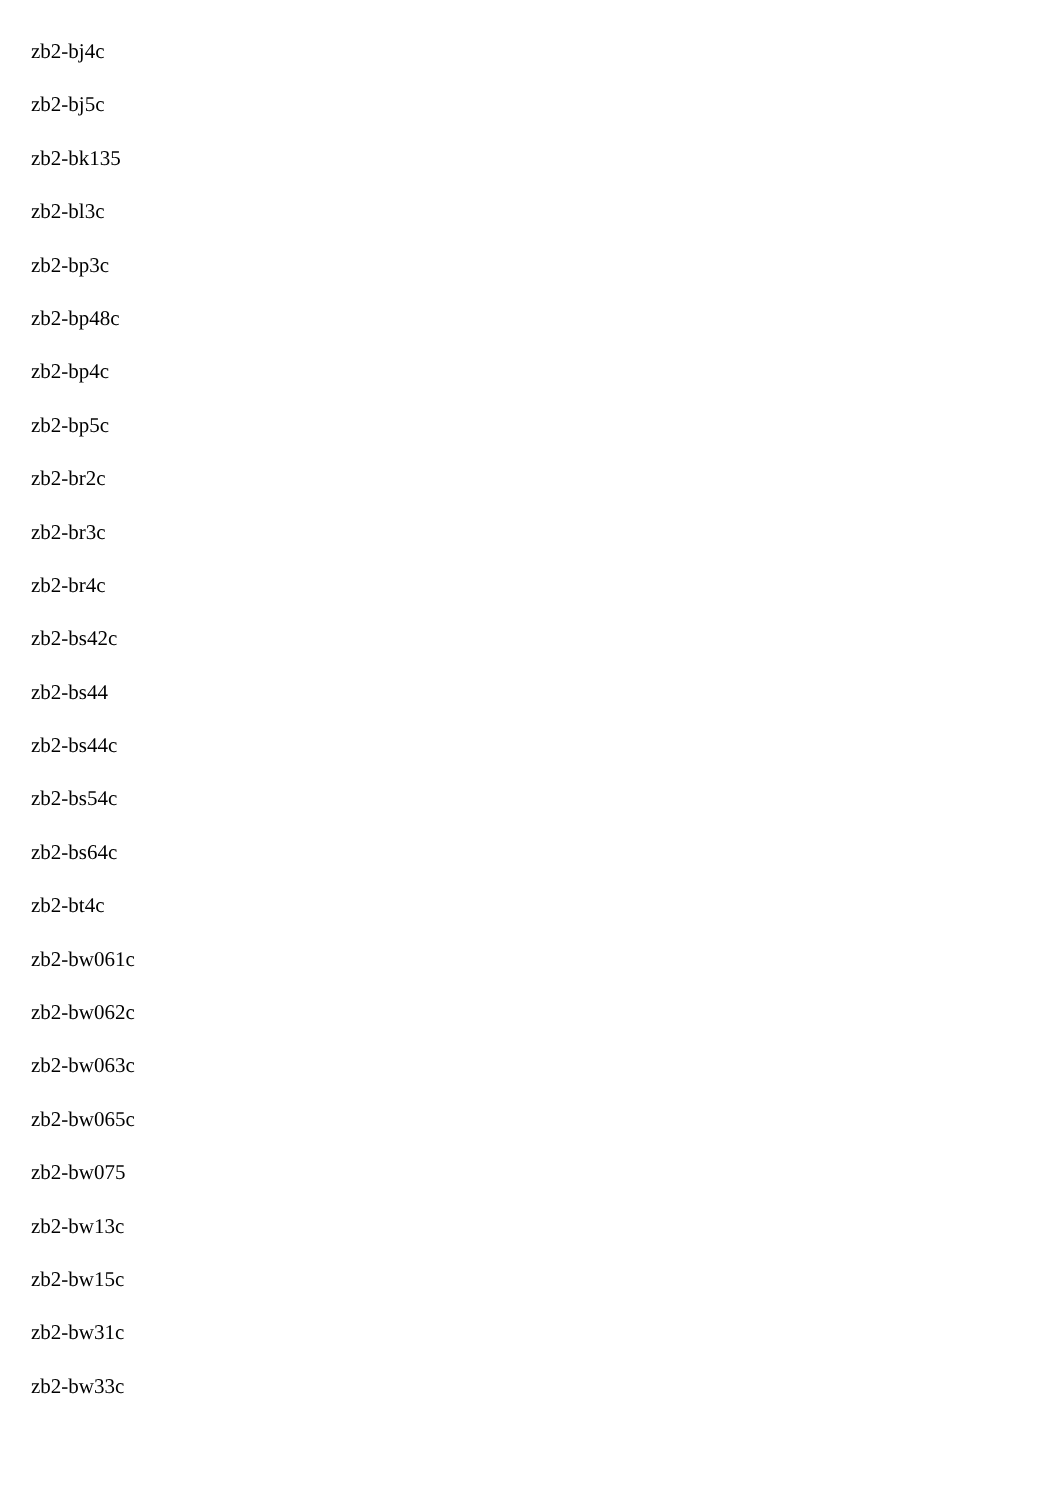zb2-bj4c
zb2-bj5c
zb2-bk135
zb2-bl3c
zb2-bp3c
zb2-bp48c
zb2-bp4c
zb2-bp5c
zb2-br2c
zb2-br3c
zb2-br4c
zb2-bs42c
zb2-bs44
zb2-bs44c
zb2-bs54c
zb2-bs64c
zb2-bt4c
zb2-bw061c
zb2-bw062c
zb2-bw063c
zb2-bw065c
zb2-bw075
zb2-bw13c
zb2-bw15c
zb2-bw31c
zb2-bw33c